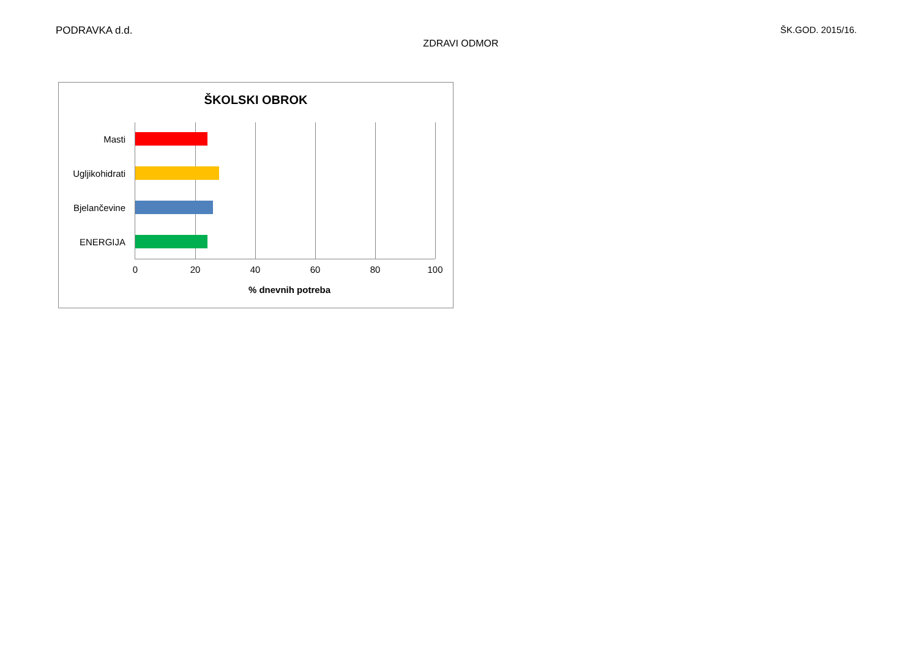PODRAVKA d.d. ŠK.GOD. 2015/16.
ZDRAVI ODMOR
ŠKOLSKI OBROK
Masti
Ugljikohidrati
Bjelančevine
ENERGIJA
0 20 40 60 80 100
% dnevnih potreba